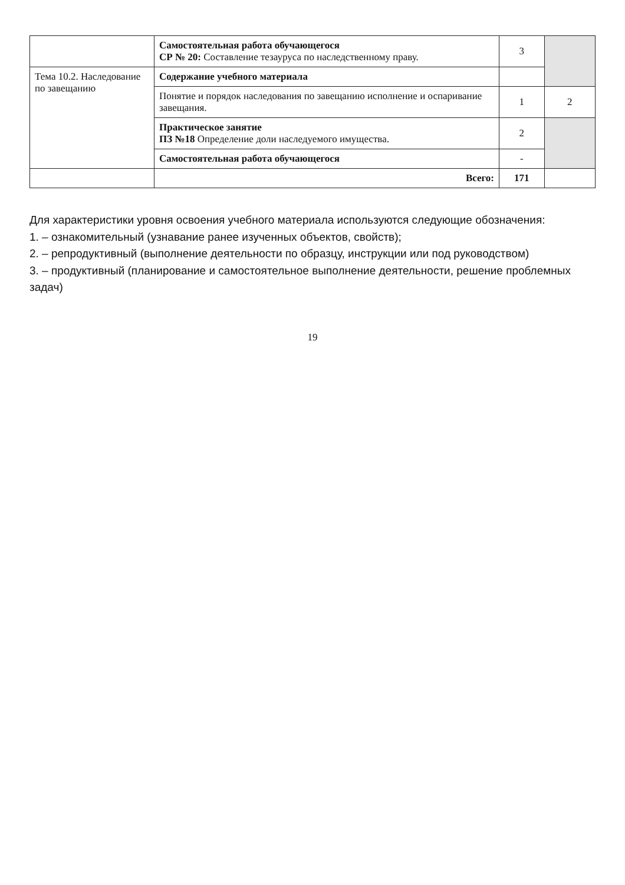| | Самостоятельная работа обучающегося СР № 20: Составление тезауруса по наследственному праву. | 3 | |
| Тема 10.2. Наследование по завещанию | Содержание учебного материала | | |
| | Понятие и порядок наследования по завещанию исполнение и оспаривание завещания. | 1 | 2 |
| | Практическое занятие ПЗ №18 Определение доли наследуемого имущества. | 2 | |
| | Самостоятельная работа обучающегося | - | |
| | Всего: | 171 | |
Для характеристики уровня освоения учебного материала используются следующие обозначения:
1. – ознакомительный (узнавание ранее изученных объектов, свойств);
2. – репродуктивный (выполнение деятельности по образцу, инструкции или под руководством)
3. – продуктивный (планирование и самостоятельное выполнение деятельности, решение проблемных задач)
19